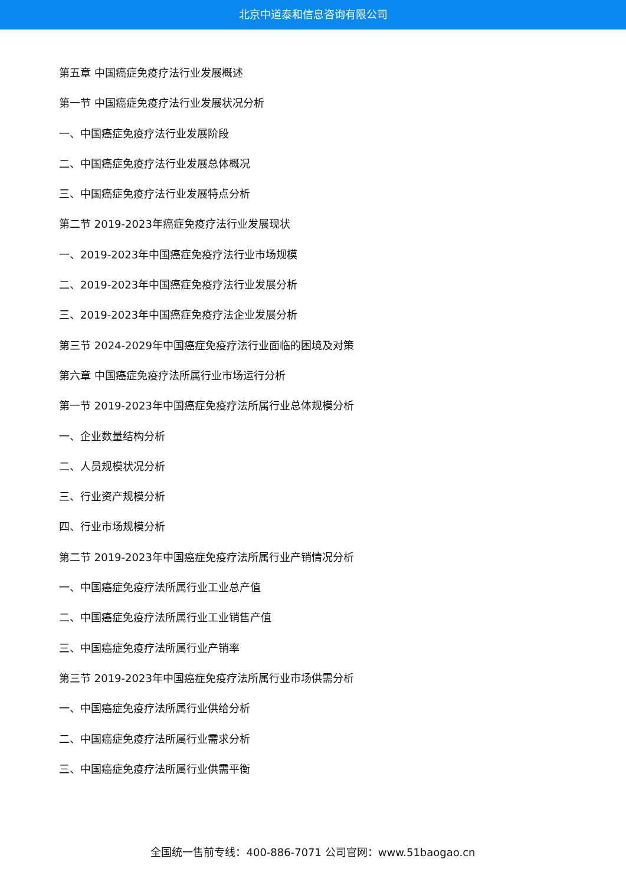北京中道泰和信息咨询有限公司
第五章 中国癌症免疫疗法行业发展概述
第一节 中国癌症免疫疗法行业发展状况分析
一、中国癌症免疫疗法行业发展阶段
二、中国癌症免疫疗法行业发展总体概况
三、中国癌症免疫疗法行业发展特点分析
第二节 2019-2023年癌症免疫疗法行业发展现状
一、2019-2023年中国癌症免疫疗法行业市场规模
二、2019-2023年中国癌症免疫疗法行业发展分析
三、2019-2023年中国癌症免疫疗法企业发展分析
第三节 2024-2029年中国癌症免疫疗法行业面临的困境及对策
第六章 中国癌症免疫疗法所属行业市场运行分析
第一节 2019-2023年中国癌症免疫疗法所属行业总体规模分析
一、企业数量结构分析
二、人员规模状况分析
三、行业资产规模分析
四、行业市场规模分析
第二节 2019-2023年中国癌症免疫疗法所属行业产销情况分析
一、中国癌症免疫疗法所属行业工业总产值
二、中国癌症免疫疗法所属行业工业销售产值
三、中国癌症免疫疗法所属行业产销率
第三节 2019-2023年中国癌症免疫疗法所属行业市场供需分析
一、中国癌症免疫疗法所属行业供给分析
二、中国癌症免疫疗法所属行业需求分析
三、中国癌症免疫疗法所属行业供需平衡
全国统一售前专线：400-886-7071 公司官网：www.51baogao.cn